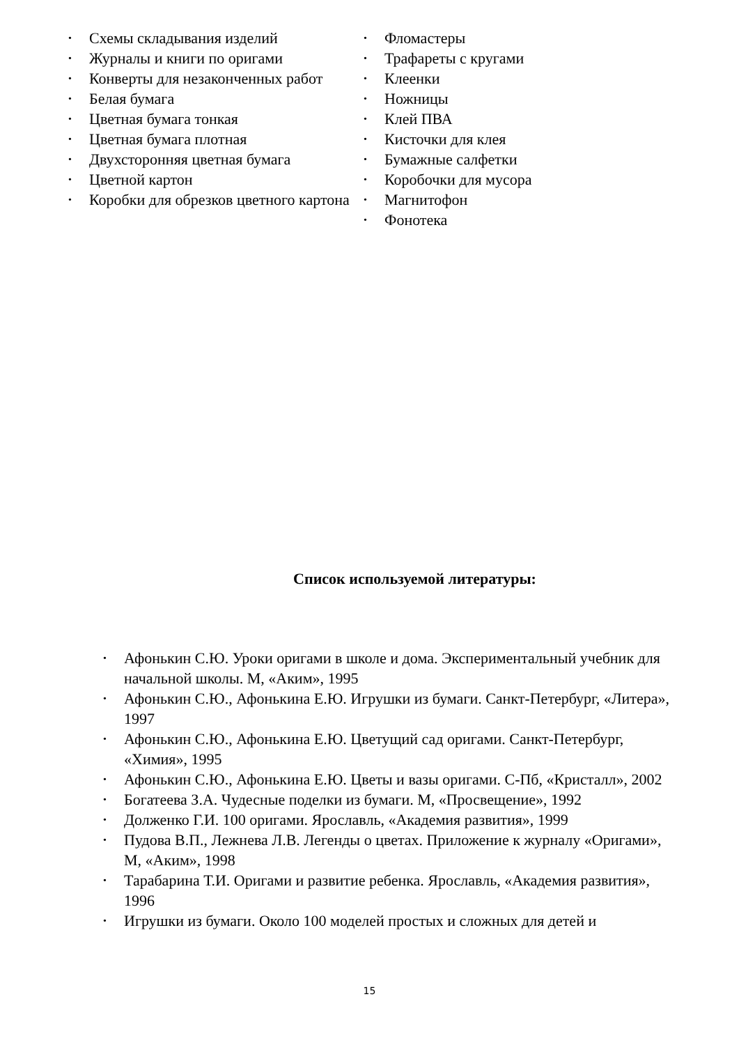• Схемы складывания изделий
• Журналы и книги по оригами
• Конверты для незаконченных работ
• Белая бумага
• Цветная бумага тонкая
• Цветная бумага плотная
• Двухсторонняя цветная бумага
• Цветной картон
• Коробки для обрезков цветного картона
• Фломастеры
• Трафареты с кругами
• Клеенки
• Ножницы
• Клей ПВА
• Кисточки для клея
• Бумажные салфетки
• Коробочки для мусора
• Магнитофон
• Фонотека
Список используемой литературы:
• Афонькин С.Ю. Уроки оригами в школе и дома. Экспериментальный учебник для начальной школы. М, «Аким», 1995
• Афонькин С.Ю., Афонькина Е.Ю. Игрушки из бумаги. Санкт-Петербург, «Литера», 1997
• Афонькин С.Ю., Афонькина Е.Ю. Цветущий сад оригами. Санкт-Петербург, «Химия», 1995
• Афонькин С.Ю., Афонькина Е.Ю. Цветы и вазы оригами. С-Пб, «Кристалл», 2002
• Богатеева З.А. Чудесные поделки из бумаги. М, «Просвещение», 1992
• Долженко Г.И. 100 оригами. Ярославль, «Академия развития», 1999
• Пудова В.П., Лежнева Л.В. Легенды о цветах. Приложение к журналу «Оригами», М, «Аким», 1998
• Тарабарина Т.И. Оригами и развитие ребенка. Ярославль, «Академия развития», 1996
• Игрушки из бумаги. Около 100 моделей простых и сложных для детей и
15